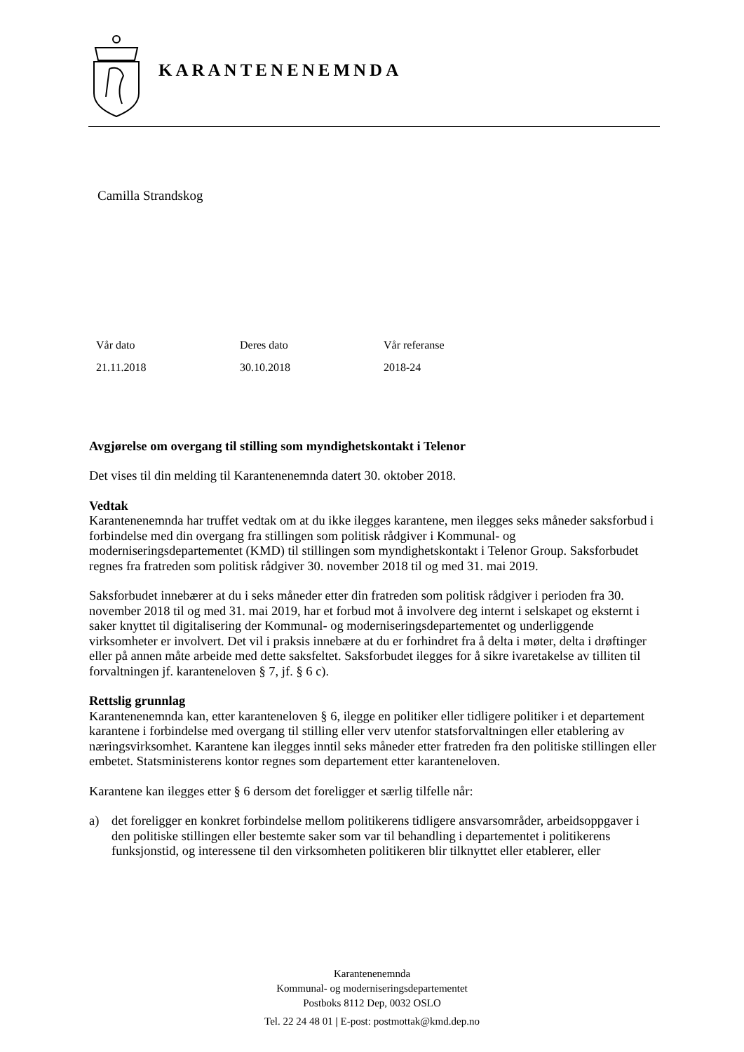KARANTENENEMNDA
Camilla Strandskog
| Vår dato | Deres dato | Vår referanse |
| 21.11.2018 | 30.10.2018 | 2018-24 |
Avgjørelse om overgang til stilling som myndighetskontakt i Telenor
Det vises til din melding til Karantenenemnda datert 30. oktober 2018.
Vedtak
Karantenenemnda har truffet vedtak om at du ikke ilegges karantene, men ilegges seks måneder saksforbud i forbindelse med din overgang fra stillingen som politisk rådgiver i Kommunal- og moderniseringsdepartementet (KMD) til stillingen som myndighetskontakt i Telenor Group. Saksforbudet regnes fra fratreden som politisk rådgiver 30. november 2018 til og med 31. mai 2019.
Saksforbudet innebærer at du i seks måneder etter din fratreden som politisk rådgiver i perioden fra 30. november 2018 til og med 31. mai 2019, har et forbud mot å involvere deg internt i selskapet og eksternt i saker knyttet til digitalisering der Kommunal- og moderniseringsdepartementet og underliggende virksomheter er involvert. Det vil i praksis innebære at du er forhindret fra å delta i møter, delta i drøftinger eller på annen måte arbeide med dette saksfeltet. Saksforbudet ilegges for å sikre ivaretakelse av tilliten til forvaltningen jf. karanteneloven § 7, jf. § 6 c).
Rettslig grunnlag
Karantenenemnda kan, etter karanteneloven § 6, ilegge en politiker eller tidligere politiker i et departement karantene i forbindelse med overgang til stilling eller verv utenfor statsforvaltningen eller etablering av næringsvirksomhet. Karantene kan ilegges inntil seks måneder etter fratreden fra den politiske stillingen eller embetet. Statsministerens kontor regnes som departement etter karanteneloven.
Karantene kan ilegges etter § 6 dersom det foreligger et særlig tilfelle når:
a) det foreligger en konkret forbindelse mellom politikerens tidligere ansvarsområder, arbeidsoppgaver i den politiske stillingen eller bestemte saker som var til behandling i departementet i politikerens funksjonstid, og interessene til den virksomheten politikeren blir tilknyttet eller etablerer, eller
Karantenenemnda
Kommunal- og moderniseringsdepartementet
Postboks 8112 Dep, 0032 OSLO
Tel. 22 24 48 01 | E-post: postmottak@kmd.dep.no